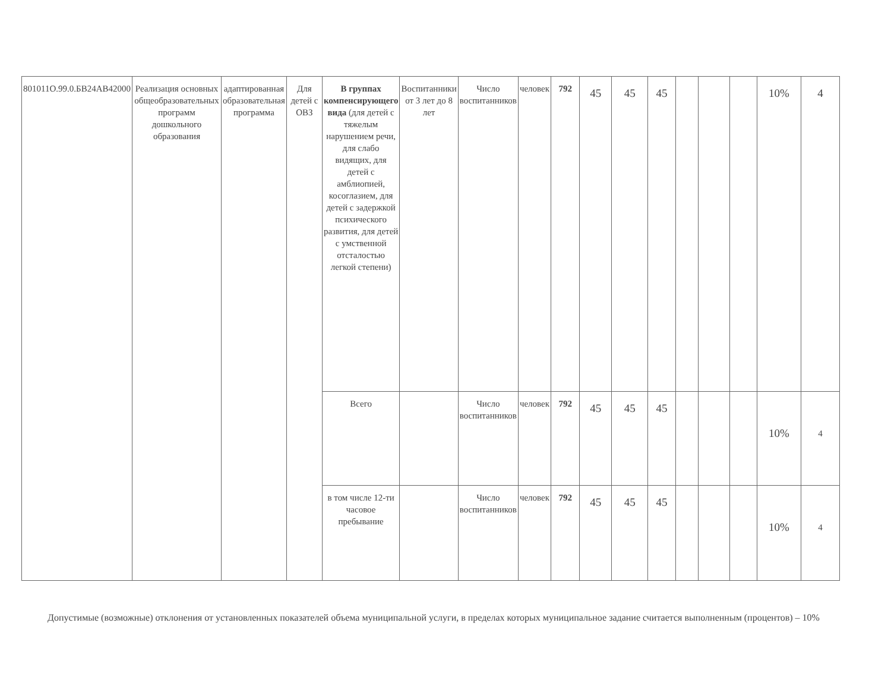| 801011О.99.0.БВ24АВ42000 | Реализация основных общеобразовательных программ дошкольного образования | адаптированная образовательная программа | Для детей с ОВЗ | В группах компенсирующего вида (для детей с тяжелым нарушением речи, для слабо видящих, для детей с амблиопией, косоглазием, для детей с задержкой психического развития, для детей с умственной отсталостью легкой степени) | Воспитанники от 3 лет до 8 лет | Число воспитанников | человек | 792 | 45 | 45 | 45 | | | | 10% | 4 |
| | | | | Всего | | Число воспитанников | человек | 792 | 45 | 45 | 45 | | | | 10% | 4 |
| | | | | в том числе 12-ти часовое пребывание | | Число воспитанников | человек | 792 | 45 | 45 | 45 | | | | 10% | 4 |
Допустимые (возможные) отклонения от установленных показателей объема муниципальной услуги, в пределах которых муниципальное задание считается выполненным (процентов) – 10%